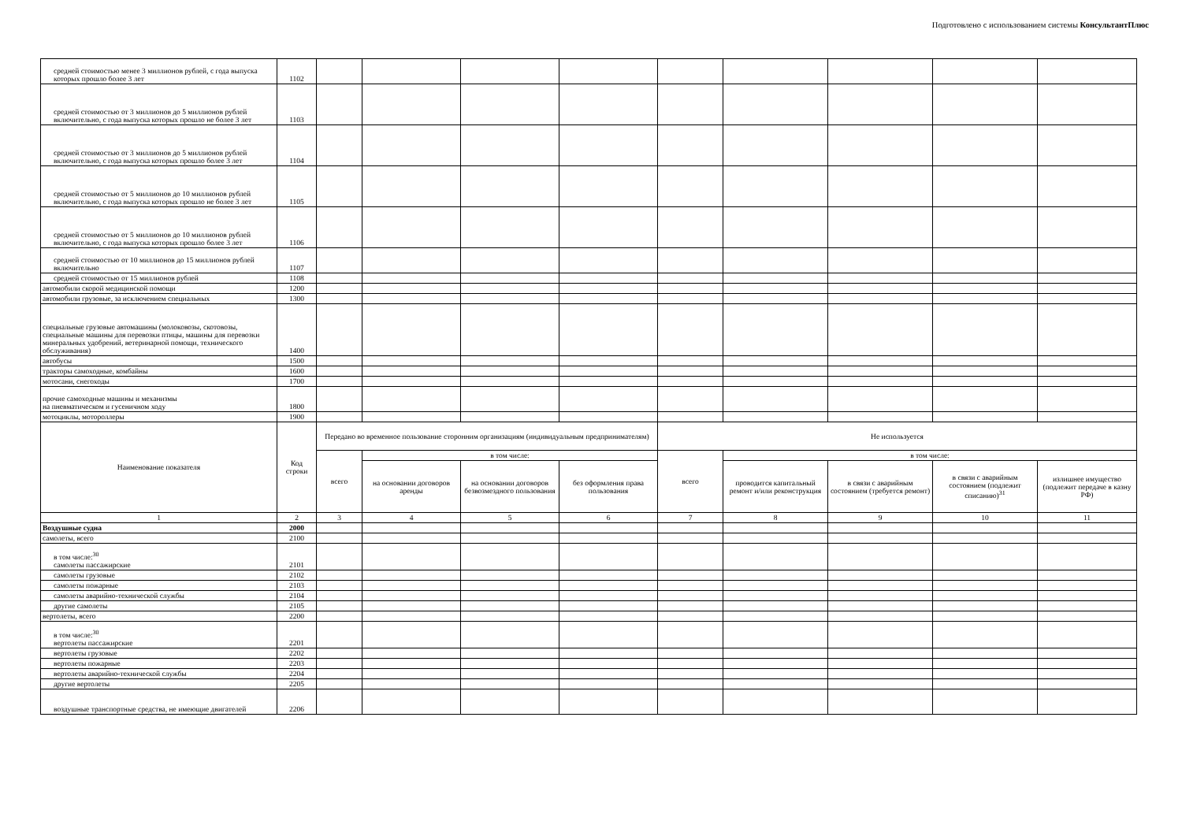Подготовлено с использованием системы КонсультантПлюс
| средней стоимостью менее 3 миллионов рублей, с года выпуска которых прошло более 3 лет | 1102 | | | | | | | | | |
| средней стоимостью от 3 миллионов до 5 миллионов рублей включительно, с года выпуска которых прошло не более 3 лет | 1103 | | | | | | | | | |
| средней стоимостью от 3 миллионов до 5 миллионов рублей включительно, с года выпуска которых прошло более 3 лет | 1104 | | | | | | | | | |
| средней стоимостью от 5 миллионов до 10 миллионов рублей включительно, с года выпуска которых прошло не более 3 лет | 1105 | | | | | | | | | |
| средней стоимостью от 5 миллионов до 10 миллионов рублей включительно, с года выпуска которых прошло более 3 лет | 1106 | | | | | | | | | |
| средней стоимостью от 10 миллионов до 15 миллионов рублей включительно | 1107 | | | | | | | | | |
| средней стоимостью от 15 миллионов рублей | 1108 | | | | | | | | | |
| автомобили скорой медицинской помощи | 1200 | | | | | | | | | |
| автомобили грузовые, за исключением специальных | 1300 | | | | | | | | | |
| специальные грузовые автомашины (молоковозы, скотовозы, специальные машины для перевозки птицы, машины для перевозки минеральных удобрений, ветеринарной помощи, технического обслуживания) | 1400 | | | | | | | | | |
| автобусы | 1500 | | | | | | | | | |
| тракторы самоходные, комбайны | 1600 | | | | | | | | | |
| мотосани, снегоходы | 1700 | | | | | | | | | |
| прочие самоходные машины и механизмы на пневматическом и гусеничном ходу | 1800 | | | | | | | | | |
| мотоциклы, мотороллеры | 1900 | | | | | | | | | |
| Наименование показателя | Код строки | Передано во временное пользование сторонним организациям (индивидуальным предпринимателям) | | | | Не используется | | | | |
| | | всего | в том числе: | | | всего | в том числе: | | | |
| | | | на основании договоров аренды | на основании договоров безвозмездного пользования | без оформления права пользования | | проводится капитальный ремонт и/или реконструкция | в связи с аварийным состоянием (требуется ремонт) | в связи с аварийным состоянием (подлежит списанию)<sup>31</sup> | излишнее имущество (подлежит передаче в казну РФ) |
| 1 | 2 | 3 | 4 | 5 | 6 | 7 | 8 | 9 | 10 | 11 |
| Воздушные судна | 2000 | | | | | | | | | |
| самолеты, всего | 2100 | | | | | | | | | |
| в том числе:<sup>30</sup> самолеты пассажирские | 2101 | | | | | | | | | |
| самолеты грузовые | 2102 | | | | | | | | | |
| самолеты пожарные | 2103 | | | | | | | | | |
| самолеты аварийно-технической службы | 2104 | | | | | | | | | |
| другие самолеты | 2105 | | | | | | | | | |
| вертолеты, всего | 2200 | | | | | | | | | |
| в том числе:<sup>30</sup> вертолеты пассажирские | 2201 | | | | | | | | | |
| вертолеты грузовые | 2202 | | | | | | | | | |
| вертолеты пожарные | 2203 | | | | | | | | | |
| вертолеты аварийно-технической службы | 2204 | | | | | | | | | |
| другие вертолеты | 2205 | | | | | | | | | |
| воздушные транспортные средства, не имеющие двигателей | 2206 | | | | | | | | | |